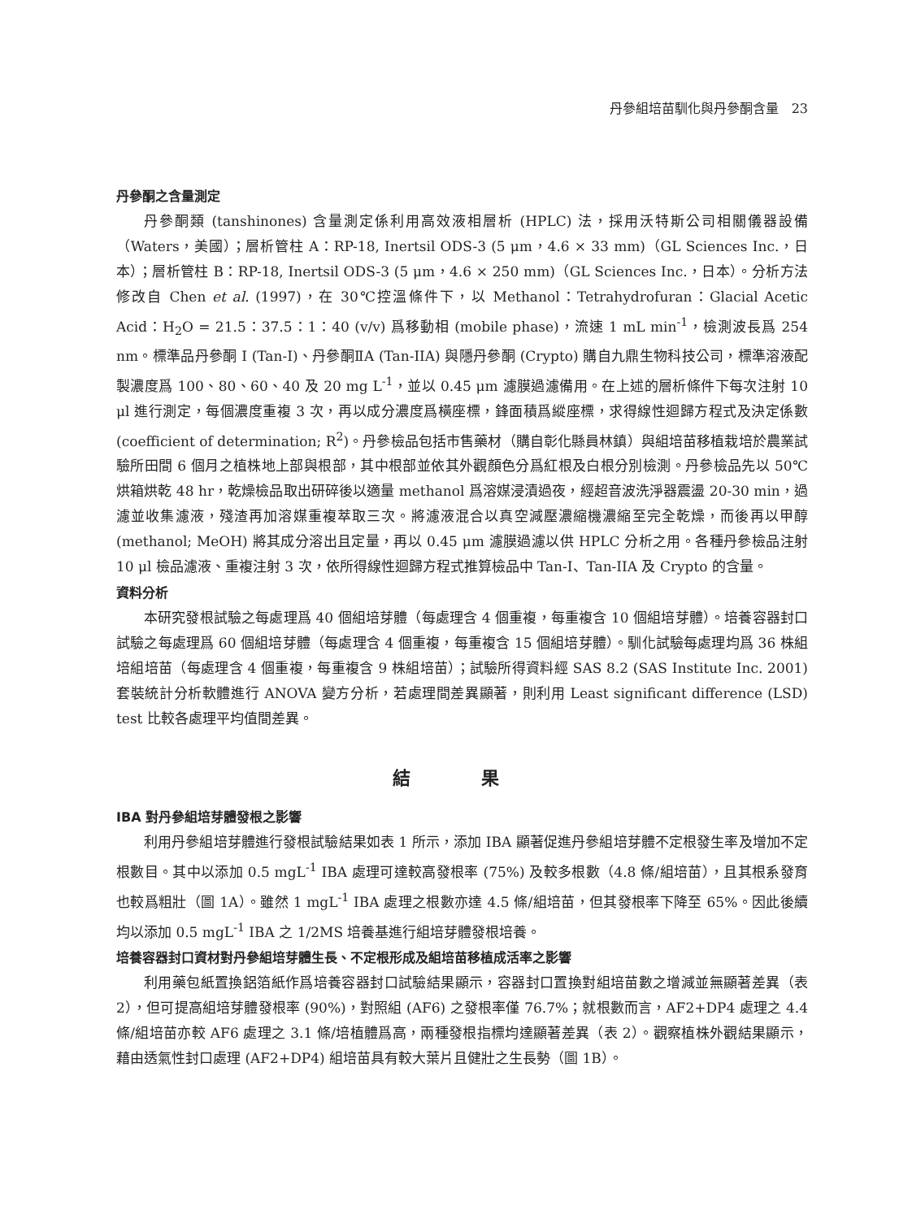丹參組培苗馴化與丹參酮含量　23
丹參酮之含量測定
丹參酮類 (tanshinones) 含量測定係利用高效液相層析 (HPLC) 法，採用沃特斯公司相關儀器設備（Waters，美國）；層析管柱 A：RP-18, Inertsil ODS-3 (5 μm，4.6 × 33 mm)（GL Sciences Inc.，日本）；層析管柱 B：RP-18, Inertsil ODS-3 (5 μm，4.6 × 250 mm)（GL Sciences Inc.，日本）。分析方法修改自 Chen et al. (1997)，在 30℃控溫條件下，以 Methanol：Tetrahydrofuran：Glacial Acetic Acid：H<sub>2</sub>O = 21.5：37.5：1：40 (v/v) 爲移動相 (mobile phase)，流速 1 mL min<sup>-1</sup>，檢測波長爲 254 nm。標準品丹參酮 I (Tan-I)、丹參酮ⅡA (Tan-IIA) 與隱丹參酮 (Crypto) 購自九鼎生物科技公司，標準溶液配製濃度爲 100、80、60、40 及 20 mg L<sup>-1</sup>，並以 0.45 μm 濾膜過濾備用。在上述的層析條件下每次注射 10 μl 進行測定，每個濃度重複 3 次，再以成分濃度爲橫座標，鋒面積爲縱座標，求得線性迴歸方程式及決定係數 (coefficient of determination; R<sup>2</sup>)。丹參檢品包括市售藥材（購自彰化縣員林鎮）與組培苗移植栽培於農業試驗所田間 6 個月之植株地上部與根部，其中根部並依其外觀顏色分爲紅根及白根分別檢測。丹參檢品先以 50℃ 烘箱烘乾 48 hr，乾燥檢品取出研碎後以適量 methanol 爲溶媒浸漬過夜，經超音波洗淨器震盪 20-30 min，過濾並收集濾液，殘渣再加溶媒重複萃取三次。將濾液混合以真空減壓濃縮機濃縮至完全乾燥，而後再以甲醇 (methanol; MeOH) 將其成分溶出且定量，再以 0.45 μm 濾膜過濾以供 HPLC 分析之用。各種丹參檢品注射 10 μl 檢品濾液、重複注射 3 次，依所得線性迴歸方程式推算檢品中 Tan-I、Tan-IIA 及 Crypto 的含量。
資料分析
本研究發根試驗之每處理爲 40 個組培芽體（每處理含 4 個重複，每重複含 10 個組培芽體）。培養容器封口試驗之每處理爲 60 個組培芽體（每處理含 4 個重複，每重複含 15 個組培芽體）。馴化試驗每處理均爲 36 株組培組培苗（每處理含 4 個重複，每重複含 9 株組培苗）；試驗所得資料經 SAS 8.2 (SAS Institute Inc. 2001) 套裝統計分析軟體進行 ANOVA 變方分析，若處理間差異顯著，則利用 Least significant difference (LSD) test 比較各處理平均值間差異。
結 果
IBA 對丹參組培芽體發根之影響
利用丹參組培芽體進行發根試驗結果如表 1 所示，添加 IBA 顯著促進丹參組培芽體不定根發生率及增加不定根數目。其中以添加 0.5 mgL<sup>-1</sup> IBA 處理可達較高發根率 (75%) 及較多根數（4.8 條/組培苗），且其根系發育也較爲粗壯（圖 1A）。雖然 1 mgL<sup>-1</sup> IBA 處理之根數亦達 4.5 條/組培苗，但其發根率下降至 65%。因此後續均以添加 0.5 mgL<sup>-1</sup> IBA 之 1/2MS 培養基進行組培芽體發根培養。
培養容器封口資材對丹參組培芽體生長、不定根形成及組培苗移植成活率之影響
利用藥包紙置換鋁箔紙作爲培養容器封口試驗結果顯示，容器封口置換對組培苗數之增減並無顯著差異（表 2），但可提高組培芽體發根率 (90%)，對照組 (AF6) 之發根率僅 76.7%；就根數而言，AF2+DP4 處理之 4.4 條/組培苗亦較 AF6 處理之 3.1 條/培植體爲高，兩種發根指標均達顯著差異（表 2）。觀察植株外觀結果顯示，藉由透氣性封口處理 (AF2+DP4) 組培苗具有較大葉片且健壯之生長勢（圖 1B）。